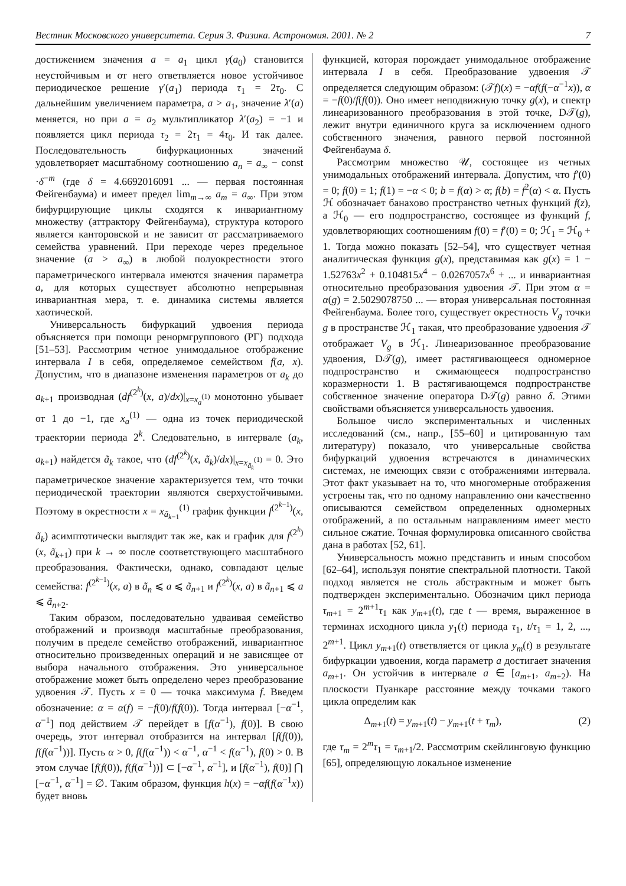Вестник Московского университета. Серия 3. Физика. Астрономия. 2001. № 2 7
достижением значения a = a<sub>1</sub> цикл γ(a<sub>0</sub>) становится неустойчивым и от него ответвляется новое устойчивое периодическое решение γ′(a<sub>1</sub>) периода τ<sub>1</sub> = 2τ<sub>0</sub>. С дальнейшим увеличением параметра, a > a<sub>1</sub>, значение λ′(a) меняется, но при a = a<sub>2</sub> мультипликатор λ′(a<sub>2</sub>) = −1 и появляется цикл периода τ<sub>2</sub> = 2τ<sub>1</sub> = 4τ<sub>0</sub>. И так далее. Последовательность бифуркационных значений удовлетворяет масштабному соотношению a<sub>n</sub> = a<sub>∞</sub> − const ·δ<sup>−m</sup> (где δ = 4.6692016091 ... — первая постоянная Фейгенбаума) и имеет предел lim<sub>m→∞</sub> a<sub>m</sub> = a<sub>∞</sub>. При этом бифурцирующие циклы сходятся к инвариантному множеству (аттрактору Фейгенбаума), структура которого является канторовской и не зависит от рассматриваемого семейства уравнений. При переходе через предельное значение (a > a<sub>∞</sub>) в любой полуокрестности этого параметрического интервала имеются значения параметра a, для которых существует абсолютно непрерывная инвариантная мера, т. е. динамика системы является хаотической.
Универсальность бифуркаций удвоения периода объясняется при помощи ренормгруппового (РГ) подхода [51–53]. Рассмотрим четное унимодальное отображение интервала I в себя, определяемое семейством f(a, x). Допустим, что в диапазоне изменения параметров от a<sub>k</sub> до a<sub>k+1</sub> производная (df<sup>(2<sup>k</sup>)</sup>(x, a)/dx)|<sub>x=x<sub>a</sub><sup>(1)</sup></sub> монотонно убывает от 1 до −1, где x<sub>a</sub><sup>(1)</sup> — одна из точек периодической траектории периода 2<sup>k</sup>. Следовательно, в интервале (a<sub>k</sub>, a<sub>k+1</sub>) найдется ã<sub>k</sub> такое, что (df<sup>(2<sup>k</sup>)</sup>(x, ã<sub>k</sub>)/dx)|<sub>x=x<sub>ã<sub>k</sub></sub><sup>(1)</sup></sub> = 0. Это параметрическое значение характеризуется тем, что точки периодической траектории являются сверхустойчивыми. Поэтому в окрестности x = x<sub>ã<sub>k−1</sub></sub><sup>(1)</sup> график функции f<sup>(2<sup>k−1</sup>)</sup>(x, ã<sub>k</sub>) асимптотически выглядит так же, как и график для f<sup>(2<sup>k</sup>)</sup>(x, ã<sub>k+1</sub>) при k → ∞ после соответствующего масштабного преобразования. Фактически, однако, совпадают целые семейства: f<sup>(2<sup>k−1</sup>)</sup>(x, a) в ã<sub>n</sub> ⩽ a ⩽ ã<sub>n+1</sub> и f<sup>(2<sup>k</sup>)</sup>(x, a) в ã<sub>n+1</sub> ⩽ a ⩽ ã<sub>n+2</sub>.
Таким образом, последовательно удваивая семейство отображений и производя масштабные преобразования, получим в пределе семейство отображений, инвариантное относительно произведенных операций и не зависящее от выбора начального отображения. Это универсальное отображение может быть определено через преобразование удвоения 𝒯. Пусть x = 0 — точка максимума f. Введем обозначение: α = α(f) = −f(0)/f(f(0)). Тогда интервал [−α<sup>−1</sup>, α<sup>−1</sup>] под действием 𝒯 перейдет в [f(α<sup>−1</sup>), f(0)]. В свою очередь, этот интервал отобразится на интервал [f(f(0)), f(f(α<sup>−1</sup>))]. Пусть α > 0, f(f(α<sup>−1</sup>)) < α<sup>−1</sup>, α<sup>−1</sup> < f(α<sup>−1</sup>), f(0) > 0. В этом случае [f(f(0)), f(f(α<sup>−1</sup>))] ⊂ [−α<sup>−1</sup>, α<sup>−1</sup>], и [f(α<sup>−1</sup>), f(0)] ⋂ [−α<sup>−1</sup>, α<sup>−1</sup>] = ∅. Таким образом, функция h(x) = −αf(f(α<sup>−1</sup>x)) будет вновь
функцией, которая порождает унимодальное отображение интервала I в себя. Преобразование удвоения 𝒯 определяется следующим образом: (𝒯f)(x) = −αf(f(−α<sup>−1</sup>x)), α = −f(0)/f(f(0)). Оно имеет неподвижную точку g(x), и спектр линеаризованного преобразования в этой точке, D𝒯(g), лежит внутри единичного круга за исключением одного собственного значения, равного первой постоянной Фейгенбаума δ.
Рассмотрим множество 𝒰, состоящее из четных унимодальных отображений интервала. Допустим, что f′(0) = 0; f(0) = 1; f(1) = −α < 0; b = f(α) > α; f(b) = f<sup>2</sup>(α) < α. Пусть ℋ обозначает банахово пространство четных функций f(z), а ℋ<sub>0</sub> — его подпространство, состоящее из функций f, удовлетворяющих соотношениям f(0) = f′(0) = 0; ℋ<sub>1</sub> = ℋ<sub>0</sub> + 1. Тогда можно показать [52–54], что существует четная аналитическая функция g(x), представимая как g(x) = 1 − 1.52763x<sup>2</sup> + 0.104815x<sup>4</sup> − 0.0267057x<sup>6</sup> + ... и инвариантная относительно преобразования удвоения 𝒯. При этом α = α(g) = 2.5029078750 ... — вторая универсальная постоянная Фейгенбаума. Более того, существует окрестность V<sub>g</sub> точки g в пространстве ℋ<sub>1</sub> такая, что преобразование удвоения 𝒯 отображает V<sub>g</sub> в ℋ<sub>1</sub>. Линеаризованное преобразование удвоения, D𝒯(g), имеет растягивающееся одномерное подпространство и сжимающееся подпространство коразмерности 1. В растягивающемся подпространстве собственное значение оператора D𝒯(g) равно δ. Этими свойствами объясняется универсальность удвоения.
Большое число экспериментальных и численных исследований (см., напр., [55–60] и цитированную там литературу) показало, что универсальные свойства бифуркаций удвоения встречаются в динамических системах, не имеющих связи с отображениями интервала. Этот факт указывает на то, что многомерные отображения устроены так, что по одному направлению они качественно описываются семейством определенных одномерных отображений, а по остальным направлениям имеет место сильное сжатие. Точная формулировка описанного свойства дана в работах [52, 61].
Универсальность можно представить и иным способом [62–64], используя понятие спектральной плотности. Такой подход является не столь абстрактным и может быть подтвержден экспериментально. Обозначим цикл периода τ<sub>m+1</sub> = 2<sup>m+1</sup>τ<sub>1</sub> как y<sub>m+1</sub>(t), где t — время, выраженное в терминах исходного цикла y<sub>1</sub>(t) периода τ<sub>1</sub>, t/τ<sub>1</sub> = 1, 2, ..., 2<sup>m+1</sup>. Цикл y<sub>m+1</sub>(t) ответвляется от цикла y<sub>m</sub>(t) в результате бифуркации удвоения, когда параметр a достигает значения a<sub>m+1</sub>. Он устойчив в интервале a ∈ [a<sub>m+1</sub>, a<sub>m+2</sub>). На плоскости Пуанкаре расстояние между точками такого цикла определим как
Δ<sub>m+1</sub>(t) = y<sub>m+1</sub>(t) − y<sub>m+1</sub>(t + τ<sub>m</sub>), (2)
где τ<sub>m</sub> = 2<sup>m</sup>τ<sub>1</sub> = τ<sub>m+1</sub>/2. Рассмотрим скейлинговую функцию [65], определяющую локальное изменение